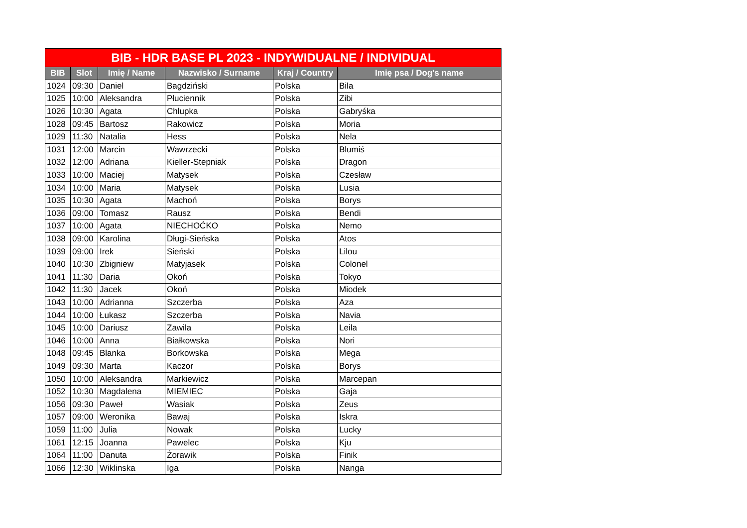| BIB - HDR BASE PL 2023 - INDYWIDUALNE / INDIVIDUAL | | | | | |
| --- | --- | --- | --- | --- | --- |
| BIB | Slot | Imię / Name | Nazwisko / Surname | Kraj / Country | Imię psa / Dog's name |
| 1024 | 09:30 | Daniel | Bagdziński | Polska | Bila |
| 1025 | 10:00 | Aleksandra | Płuciennik | Polska | Zibi |
| 1026 | 10:30 | Agata | Chlupka | Polska | Gabryśka |
| 1028 | 09:45 | Bartosz | Rakowicz | Polska | Moria |
| 1029 | 11:30 | Natalia | Hess | Polska | Nela |
| 1031 | 12:00 | Marcin | Wawrzecki | Polska | Blumiś |
| 1032 | 12:00 | Adriana | Kieller-Stepniak | Polska | Dragon |
| 1033 | 10:00 | Maciej | Matysek | Polska | Czesław |
| 1034 | 10:00 | Maria | Matysek | Polska | Lusia |
| 1035 | 10:30 | Agata | Machoń | Polska | Borys |
| 1036 | 09:00 | Tomasz | Rausz | Polska | Bendi |
| 1037 | 10:00 | Agata | NIECHOĆKO | Polska | Nemo |
| 1038 | 09:00 | Karolina | Długi-Sieńska | Polska | Atos |
| 1039 | 09:00 | Irek | Sieński | Polska | Lilou |
| 1040 | 10:30 | Zbigniew | Matyjasek | Polska | Colonel |
| 1041 | 11:30 | Daria | Okoń | Polska | Tokyo |
| 1042 | 11:30 | Jacek | Okoń | Polska | Miodek |
| 1043 | 10:00 | Adrianna | Szczerba | Polska | Aza |
| 1044 | 10:00 | Łukasz | Szczerba | Polska | Navia |
| 1045 | 10:00 | Dariusz | Zawila | Polska | Leila |
| 1046 | 10:00 | Anna | Białkowska | Polska | Nori |
| 1048 | 09:45 | Blanka | Borkowska | Polska | Mega |
| 1049 | 09:30 | Marta | Kaczor | Polska | Borys |
| 1050 | 10:00 | Aleksandra | Markiewicz | Polska | Marcepan |
| 1052 | 10:30 | Magdalena | MIEMIEC | Polska | Gaja |
| 1056 | 09:30 | Paweł | Wasiak | Polska | Zeus |
| 1057 | 09:00 | Weronika | Bawaj | Polska | Iskra |
| 1059 | 11:00 | Julia | Nowak | Polska | Lucky |
| 1061 | 12:15 | Joanna | Pawelec | Polska | Kju |
| 1064 | 11:00 | Danuta | Żorawik | Polska | Finik |
| 1066 | 12:30 | Wiklinska | Iga | Polska | Nanga |